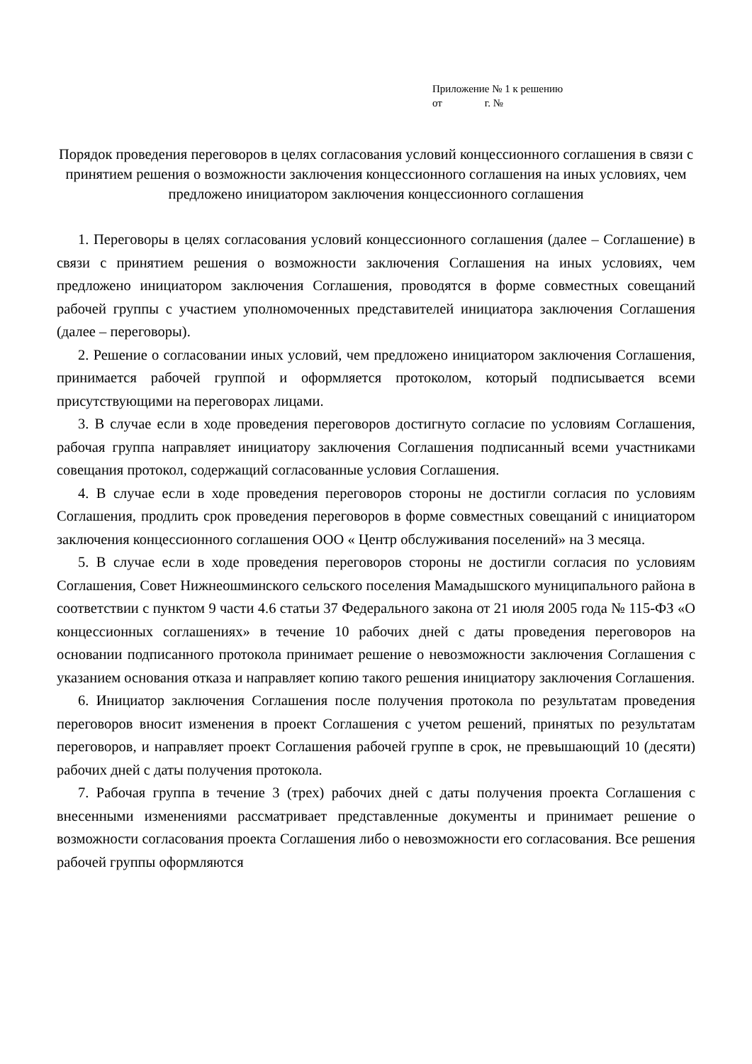Приложение № 1 к решению
от г. №
Порядок проведения переговоров в целях согласования условий концессионного соглашения в связи с принятием решения о возможности заключения концессионного соглашения на иных условиях, чем предложено инициатором заключения концессионного соглашения
1. Переговоры в целях согласования условий концессионного соглашения (далее – Соглашение) в связи с принятием решения о возможности заключения Соглашения на иных условиях, чем предложено инициатором заключения Соглашения, проводятся в форме совместных совещаний рабочей группы с участием уполномоченных представителей инициатора заключения Соглашения (далее – переговоры).
2. Решение о согласовании иных условий, чем предложено инициатором заключения Соглашения, принимается рабочей группой и оформляется протоколом, который подписывается всеми присутствующими на переговорах лицами.
3. В случае если в ходе проведения переговоров достигнуто согласие по условиям Соглашения, рабочая группа направляет инициатору заключения Соглашения подписанный всеми участниками совещания протокол, содержащий согласованные условия Соглашения.
4. В случае если в ходе проведения переговоров стороны не достигли согласия по условиям Соглашения, продлить срок проведения переговоров в форме совместных совещаний с инициатором заключения концессионного соглашения ООО « Центр обслуживания поселений» на 3 месяца.
5. В случае если в ходе проведения переговоров стороны не достигли согласия по условиям Соглашения, Совет Нижнеошминского сельского поселения Мамадышского муниципального района в соответствии с пунктом 9 части 4.6 статьи 37 Федерального закона от 21 июля 2005 года № 115-ФЗ «О концессионных соглашениях» в течение 10 рабочих дней с даты проведения переговоров на основании подписанного протокола принимает решение о невозможности заключения Соглашения с указанием основания отказа и направляет копию такого решения инициатору заключения Соглашения.
6. Инициатор заключения Соглашения после получения протокола по результатам проведения переговоров вносит изменения в проект Соглашения с учетом решений, принятых по результатам переговоров, и направляет проект Соглашения рабочей группе в срок, не превышающий 10 (десяти) рабочих дней с даты получения протокола.
7. Рабочая группа в течение 3 (трех) рабочих дней с даты получения проекта Соглашения с внесенными изменениями рассматривает представленные документы и принимает решение о возможности согласования проекта Соглашения либо о невозможности его согласования. Все решения рабочей группы оформляются